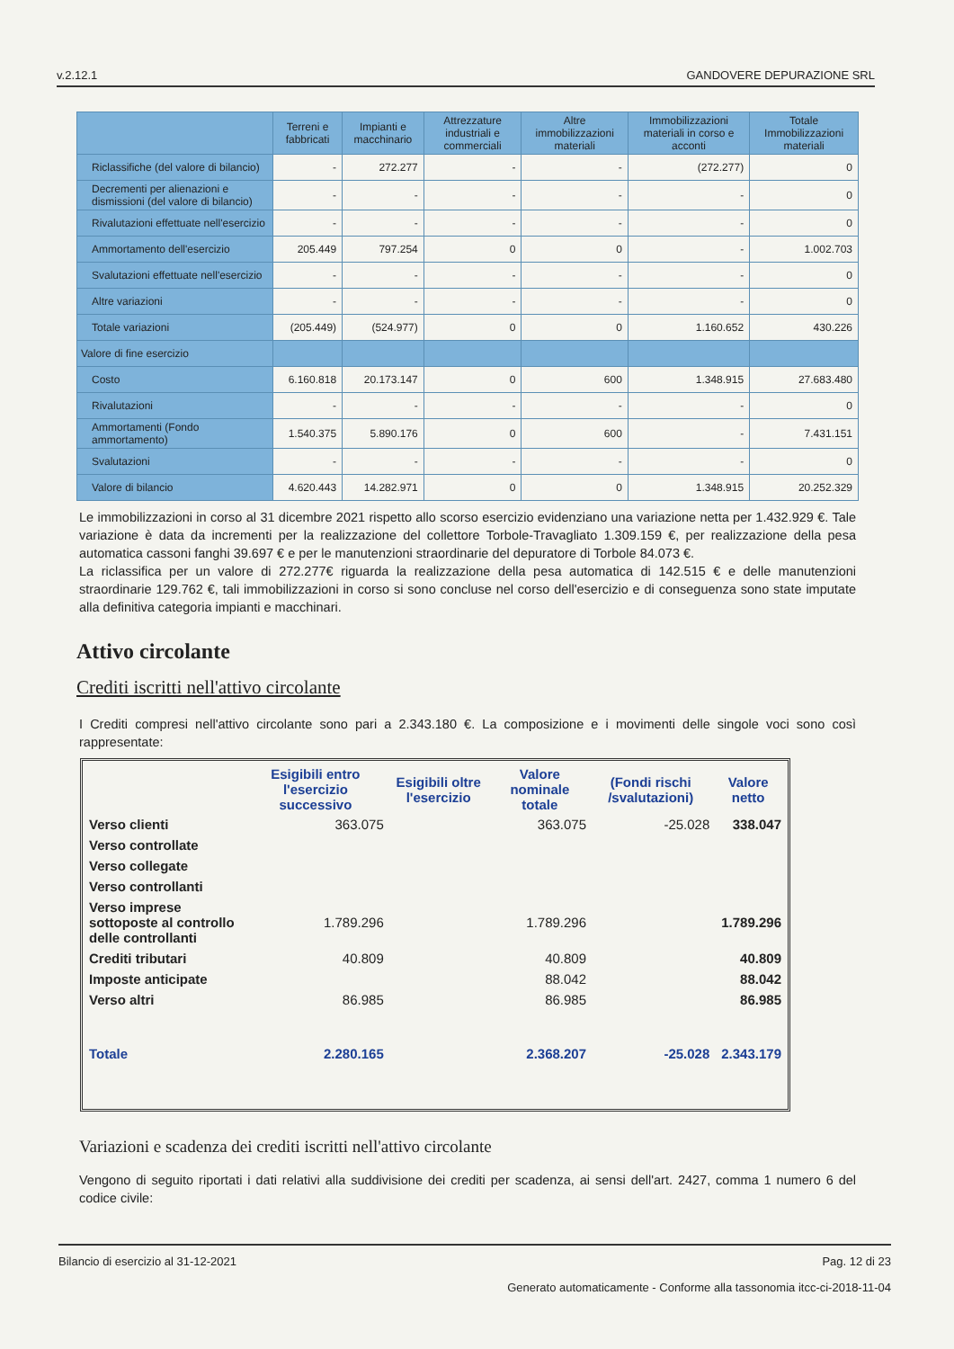v.2.12.1 GANDOVERE DEPURAZIONE SRL
| | Terreni e fabbricati | Impianti e macchinario | Attrezzature industriali e commerciali | Altre immobilizzazioni materiali | Immobilizzazioni materiali in corso e acconti | Totale Immobilizzazioni materiali |
| --- | --- | --- | --- | --- | --- | --- |
| Riclassifiche (del valore di bilancio) | - | 272.277 | - | - | (272.277) | 0 |
| Decrementi per alienazioni e dismissioni (del valore di bilancio) | - | - | - | - | - | 0 |
| Rivalutazioni effettuate nell'esercizio | - | - | - | - | - | 0 |
| Ammortamento dell'esercizio | 205.449 | 797.254 | 0 | 0 | - | 1.002.703 |
| Svalutazioni effettuate nell'esercizio | - | - | - | - | - | 0 |
| Altre variazioni | - | - | - | - | - | 0 |
| Totale variazioni | (205.449) | (524.977) | 0 | 0 | 1.160.652 | 430.226 |
| Valore di fine esercizio | | | | | | |
| Costo | 6.160.818 | 20.173.147 | 0 | 600 | 1.348.915 | 27.683.480 |
| Rivalutazioni | - | - | - | - | - | 0 |
| Ammortamenti (Fondo ammortamento) | 1.540.375 | 5.890.176 | 0 | 600 | - | 7.431.151 |
| Svalutazioni | - | - | - | - | - | 0 |
| Valore di bilancio | 4.620.443 | 14.282.971 | 0 | 0 | 1.348.915 | 20.252.329 |
Le immobilizzazioni in corso al 31 dicembre 2021 rispetto allo scorso esercizio evidenziano una variazione netta per 1.432.929 €. Tale variazione è data da incrementi per la realizzazione del collettore Torbole-Travagliato 1.309.159 €, per realizzazione della pesa automatica cassoni fanghi 39.697 € e per le manutenzioni straordinarie del depuratore di Torbole 84.073 €.
La riclassifica per un valore di 272.277€ riguarda la realizzazione della pesa automatica di 142.515 € e delle manutenzioni straordinarie 129.762 €, tali immobilizzazioni in corso si sono concluse nel corso dell'esercizio e di conseguenza sono state imputate alla definitiva categoria impianti e macchinari.
Attivo circolante
Crediti iscritti nell'attivo circolante
I Crediti compresi nell'attivo circolante sono pari a 2.343.180 €. La composizione e i movimenti delle singole voci sono così rappresentate:
| | Esigibili entro l'esercizio successivo | Esigibili oltre l'esercizio | Valore nominale totale | (Fondi rischi /svalutazioni) | Valore netto |
| --- | --- | --- | --- | --- | --- |
| Verso clienti | 363.075 | | 363.075 | -25.028 | 338.047 |
| Verso controllate | | | | | |
| Verso collegate | | | | | |
| Verso controllanti | | | | | |
| Verso imprese sottoposte al controllo delle controllanti | 1.789.296 | | 1.789.296 | | 1.789.296 |
| Crediti tributari | 40.809 | | 40.809 | | 40.809 |
| Imposte anticipate | | | 88.042 | | 88.042 |
| Verso altri | 86.985 | | 86.985 | | 86.985 |
| Totale | 2.280.165 | | 2.368.207 | -25.028 | 2.343.179 |
Variazioni e scadenza dei crediti iscritti nell'attivo circolante
Vengono di seguito riportati i dati relativi alla suddivisione dei crediti per scadenza, ai sensi dell'art. 2427, comma 1 numero 6 del codice civile:
Bilancio di esercizio al 31-12-2021 Pag. 12 di 23
Generato automaticamente - Conforme alla tassonomia itcc-ci-2018-11-04